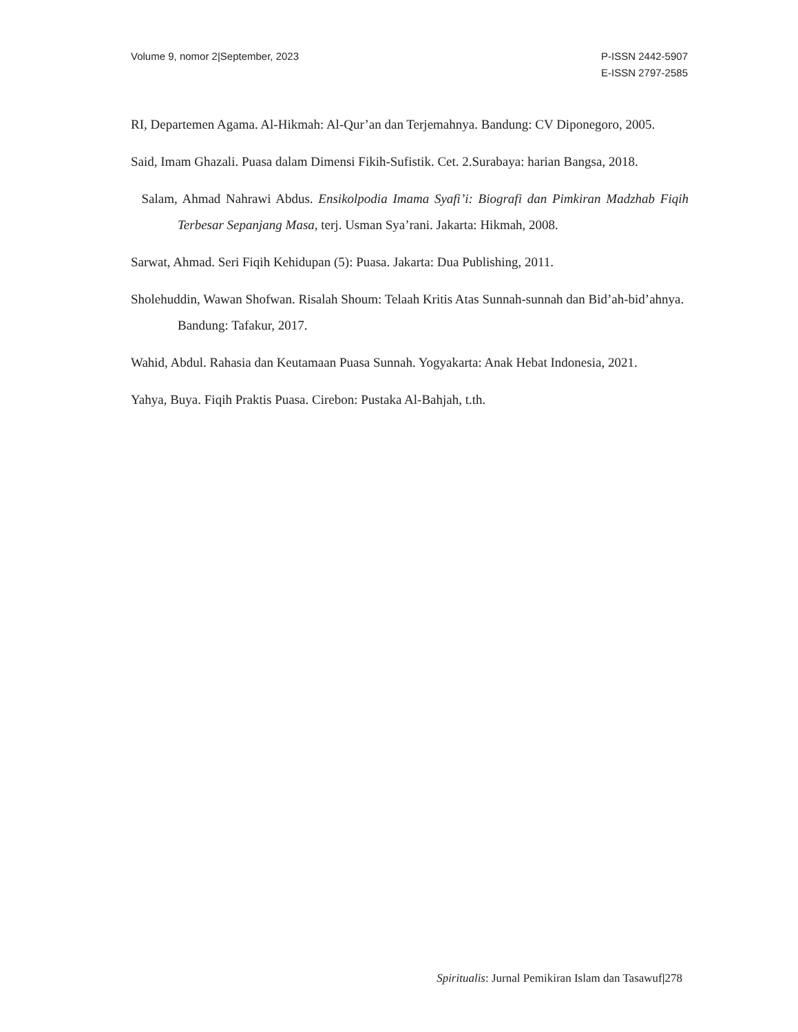Volume 9, nomor 2|September, 2023
P-ISSN 2442-5907
E-ISSN 2797-2585
RI, Departemen Agama. Al-Hikmah: Al-Qur’an dan Terjemahnya. Bandung: CV Diponegoro, 2005.
Said, Imam Ghazali. Puasa dalam Dimensi Fikih-Sufistik. Cet. 2.Surabaya: harian Bangsa, 2018.
Salam, Ahmad Nahrawi Abdus. Ensikolpodia Imama Syafi’i: Biografi dan Pimkiran Madzhab Fiqih Terbesar Sepanjang Masa, terj. Usman Sya’rani. Jakarta: Hikmah, 2008.
Sarwat, Ahmad. Seri Fiqih Kehidupan (5): Puasa. Jakarta: Dua Publishing, 2011.
Sholehuddin, Wawan Shofwan. Risalah Shoum: Telaah Kritis Atas Sunnah-sunnah dan Bid’ah-bid’ahnya. Bandung: Tafakur, 2017.
Wahid, Abdul. Rahasia dan Keutamaan Puasa Sunnah. Yogyakarta: Anak Hebat Indonesia, 2021.
Yahya, Buya. Fiqih Praktis Puasa. Cirebon: Pustaka Al-Bahjah, t.th.
Spiritualis: Jurnal Pemikiran Islam dan Tasawuf|278